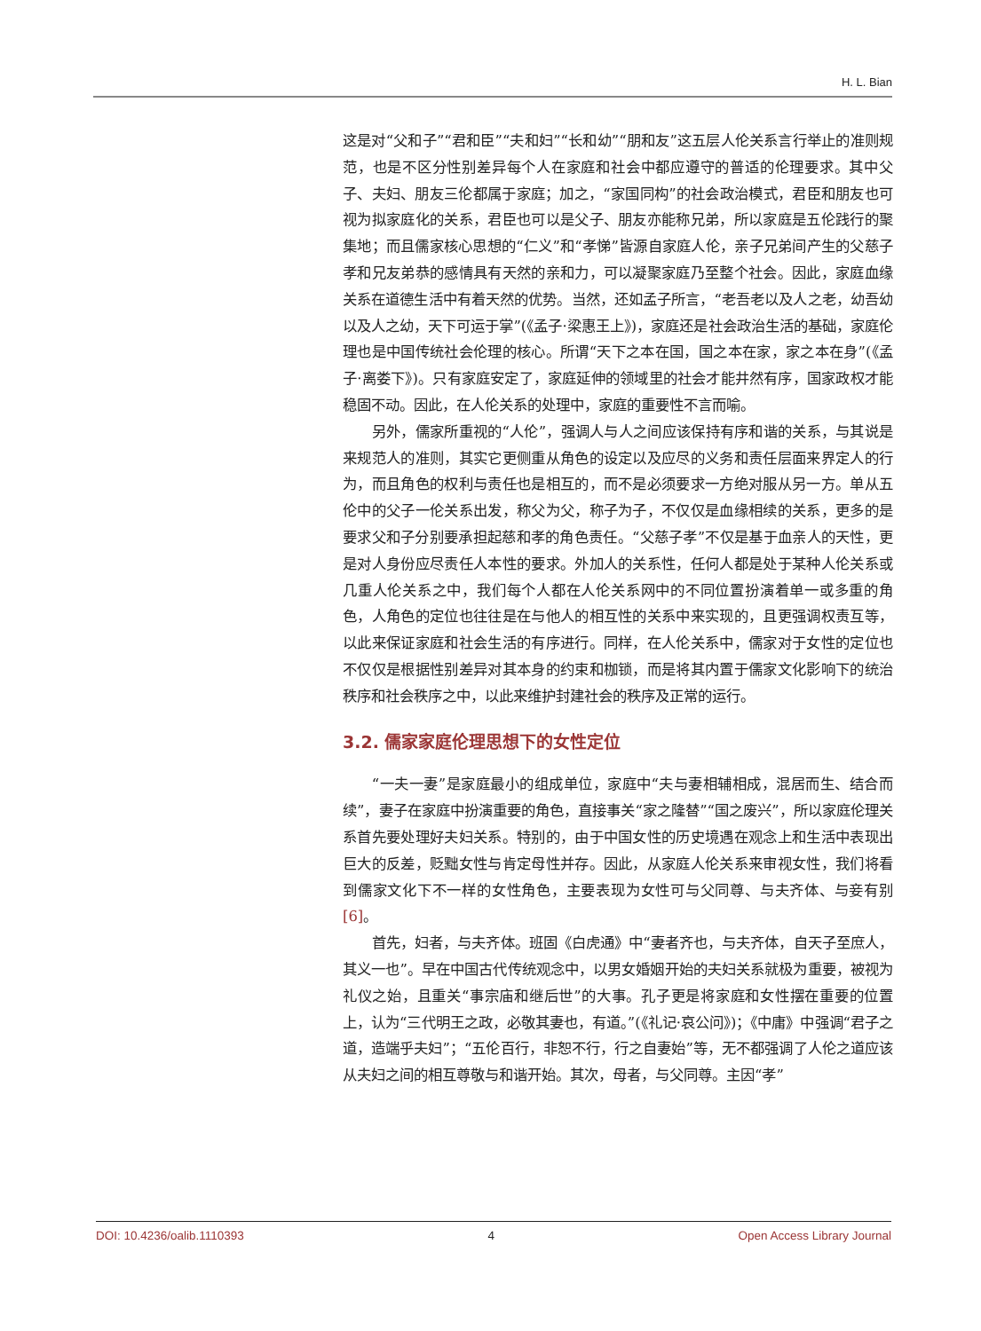H. L. Bian
这是对“父和子”“君和臣”“夫和妇”“长和幼”“朋和友”这五层人伦关系言行举止的准则规范，也是不区分性别差异每个人在家庭和社会中都应遵守的普适的伦理要求。其中父子、夫妇、朋友三伦都属于家庭；加之，“家国同构”的社会政治模式，君臣和朋友也可视为拟家庭化的关系，君臣也可以是父子、朋友亦能称兄弟，所以家庭是五伦践行的聚集地；而且儒家核心思想的“仁义”和“孝悌”皆源自家庭人伦，亲子兄弟间产生的父慈子孝和兄友弟恭的感情具有天然的亲和力，可以凝聚家庭乃至整个社会。因此，家庭血缘关系在道德生活中有着天然的优势。当然，还如孟子所言，“老吾老以及人之老，幼吾幼以及人之幼，天下可运于掌”(《孟子·梁惠王上》)，家庭还是社会政治生活的基础，家庭伦理也是中国传统社会伦理的核心。所谓“天下之本在国，国之本在家，家之本在身”(《孟子·离娄下》)。只有家庭安定了，家庭延伸的领域里的社会才能井然有序，国家政权才能稳固不动。因此，在人伦关系的处理中，家庭的重要性不言而喻。
另外，儒家所重视的“人伦”，强调人与人之间应该保持有序和谐的关系，与其说是来规范人的准则，其实它更侧重从角色的设定以及应尽的义务和责任层面来界定人的行为，而且角色的权利与责任也是相互的，而不是必须要求一方绝对服从另一方。单从五伦中的父子一伦关系出发，称父为父，称子为子，不仅仅是血缘相续的关系，更多的是要求父和子分别要承担起慈和孝的角色责任。“父慈子孝”不仅是基于血亲人的天性，更是对人身份应尽责任人本性的要求。外加人的关系性，任何人都是处于某种人伦关系或几重人伦关系之中，我们每个人都在人伦关系网中的不同位置扮演着单一或多重的角色，人角色的定位也往往是在与他人的相互性的关系中来实现的，且更强调权责互等，以此来保证家庭和社会生活的有序进行。同样，在人伦关系中，儒家对于女性的定位也不仅仅是根据性别差异对其本身的约束和枷锁，而是将其内置于儒家文化影响下的统治秩序和社会秩序之中，以此来维护封建社会的秩序及正常的运行。
3.2. 儒家家庭伦理思想下的女性定位
“一夫一妻”是家庭最小的组成单位，家庭中“夫与妻相辅相成，混居而生、结合而续”，妻子在家庭中扮演重要的角色，直接事关“家之隆替”“国之废兴”，所以家庭伦理关系首先要处理好夫妇关系。特别的，由于中国女性的历史境遇在观念上和生活中表现出巨大的反差，贬黜女性与肯定母性并存。因此，从家庭人伦关系来审视女性，我们将看到儒家文化下不一样的女性角色，主要表现为女性可与父同尊、与夫齐体、与妾有别[6]。
首先，妇者，与夫齐体。班固《白虎通》中“妻者齐也，与夫齐体，自天子至庶人，其义一也”。早在中国古代传统观念中，以男女婚姻开始的夫妇关系就极为重要，被视为礼仪之始，且重关“事宗庙和继后世”的大事。孔子更是将家庭和女性摆在重要的位置上，认为“三代明王之政，必敬其妻也，有道。”(《礼记·哀公问》)；《中庸》中强调“君子之道，造端乎夫妇”；“五伦百行，非恕不行，行之自妻始”等，无不都强调了人伦之道应该从夫妇之间的相互尊敬与和谐开始。其次，母者，与父同尊。主因“孝”
DOI: 10.4236/oalib.1110393 4 Open Access Library Journal